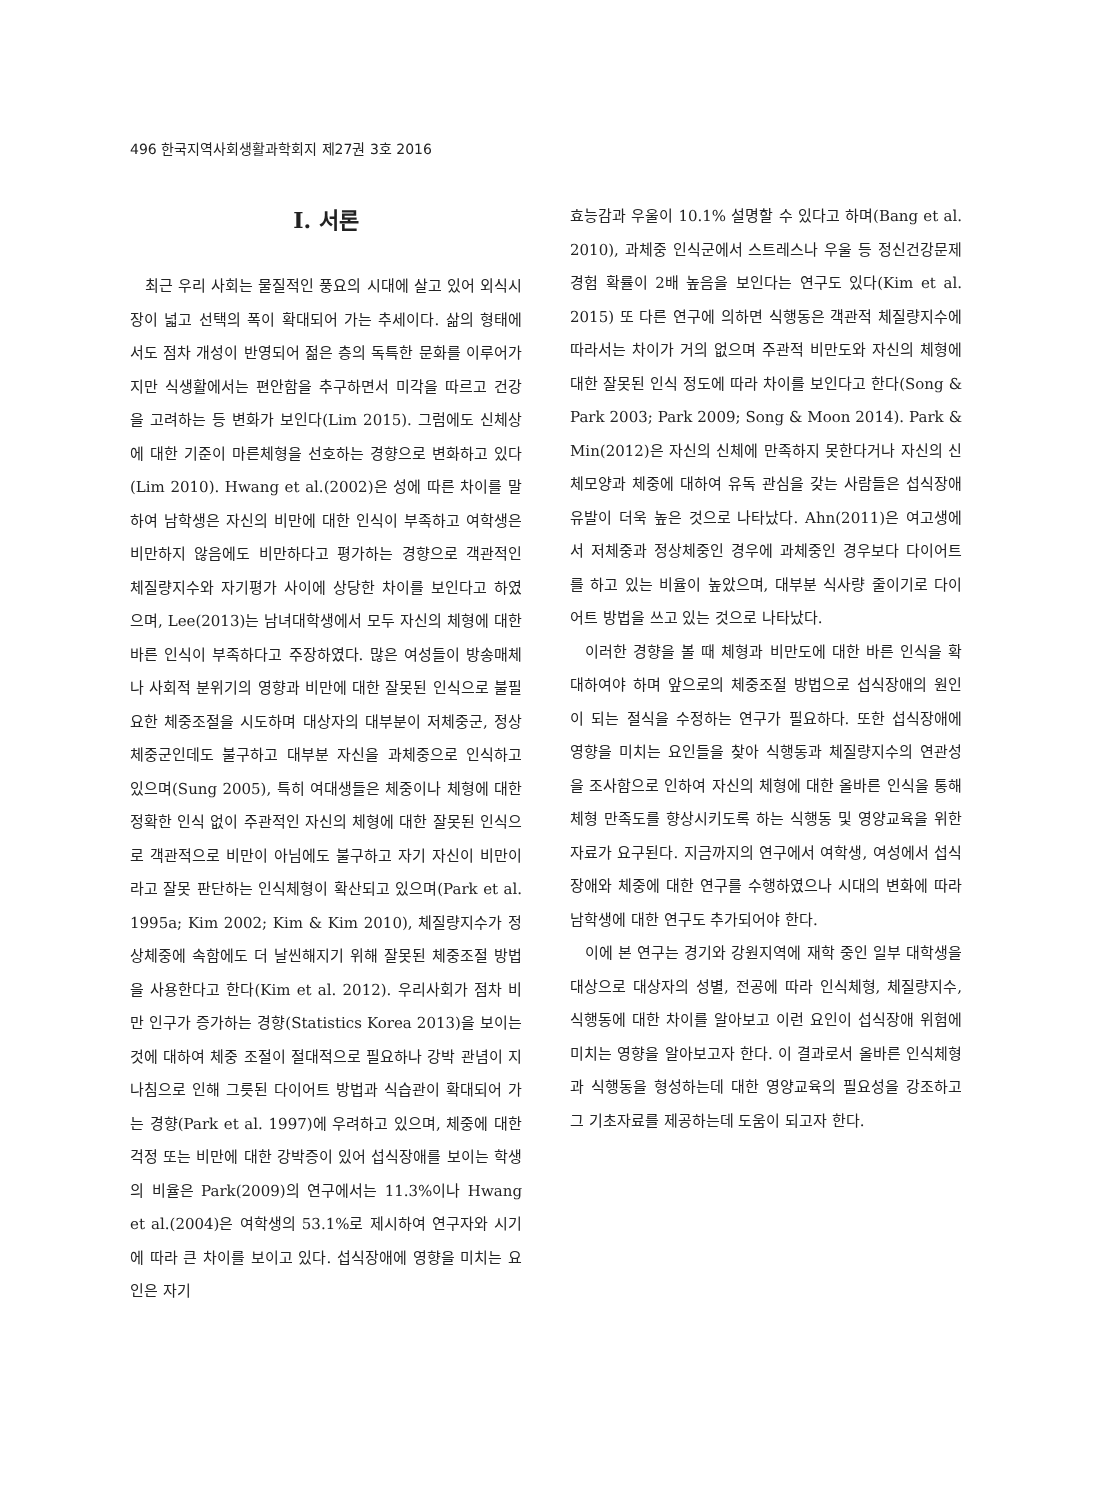496 한국지역사회생활과학회지 제27권 3호 2016
I. 서론
최근 우리 사회는 물질적인 풍요의 시대에 살고 있어 외식시장이 넓고 선택의 폭이 확대되어 가는 추세이다. 삶의 형태에서도 점차 개성이 반영되어 젊은 층의 독특한 문화를 이루어가지만 식생활에서는 편안함을 추구하면서 미각을 따르고 건강을 고려하는 등 변화가 보인다(Lim 2015). 그럼에도 신체상에 대한 기준이 마른체형을 선호하는 경향으로 변화하고 있다(Lim 2010). Hwang et al.(2002)은 성에 따른 차이를 말하여 남학생은 자신의 비만에 대한 인식이 부족하고 여학생은 비만하지 않음에도 비만하다고 평가하는 경향으로 객관적인 체질량지수와 자기평가 사이에 상당한 차이를 보인다고 하였으며, Lee(2013)는 남녀대학생에서 모두 자신의 체형에 대한 바른 인식이 부족하다고 주장하였다. 많은 여성들이 방송매체나 사회적 분위기의 영향과 비만에 대한 잘못된 인식으로 불필요한 체중조절을 시도하며 대상자의 대부분이 저체중군, 정상 체중군인데도 불구하고 대부분 자신을 과체중으로 인식하고 있으며(Sung 2005), 특히 여대생들은 체중이나 체형에 대한 정확한 인식 없이 주관적인 자신의 체형에 대한 잘못된 인식으로 객관적으로 비만이 아님에도 불구하고 자기 자신이 비만이라고 잘못 판단하는 인식체형이 확산되고 있으며(Park et al. 1995a; Kim 2002; Kim & Kim 2010), 체질량지수가 정상체중에 속함에도 더 날씬해지기 위해 잘못된 체중조절 방법을 사용한다고 한다(Kim et al. 2012). 우리사회가 점차 비만 인구가 증가하는 경향(Statistics Korea 2013)을 보이는 것에 대하여 체중 조절이 절대적으로 필요하나 강박 관념이 지나침으로 인해 그릇된 다이어트 방법과 식습관이 확대되어 가는 경향(Park et al. 1997)에 우려하고 있으며, 체중에 대한 걱정 또는 비만에 대한 강박증이 있어 섭식장애를 보이는 학생의 비율은 Park(2009)의 연구에서는 11.3%이나 Hwang et al.(2004)은 여학생의 53.1%로 제시하여 연구자와 시기에 따라 큰 차이를 보이고 있다. 섭식장애에 영향을 미치는 요인은 자기
효능감과 우울이 10.1% 설명할 수 있다고 하며(Bang et al. 2010), 과체중 인식군에서 스트레스나 우울 등 정신건강문제 경험 확률이 2배 높음을 보인다는 연구도 있다(Kim et al. 2015) 또 다른 연구에 의하면 식행동은 객관적 체질량지수에 따라서는 차이가 거의 없으며 주관적 비만도와 자신의 체형에 대한 잘못된 인식 정도에 따라 차이를 보인다고 한다(Song & Park 2003; Park 2009; Song & Moon 2014). Park & Min(2012)은 자신의 신체에 만족하지 못한다거나 자신의 신체모양과 체중에 대하여 유독 관심을 갖는 사람들은 섭식장애 유발이 더욱 높은 것으로 나타났다. Ahn(2011)은 여고생에서 저체중과 정상체중인 경우에 과체중인 경우보다 다이어트를 하고 있는 비율이 높았으며, 대부분 식사량 줄이기로 다이어트 방법을 쓰고 있는 것으로 나타났다.
이러한 경향을 볼 때 체형과 비만도에 대한 바른 인식을 확대하여야 하며 앞으로의 체중조절 방법으로 섭식장애의 원인이 되는 절식을 수정하는 연구가 필요하다. 또한 섭식장애에 영향을 미치는 요인들을 찾아 식행동과 체질량지수의 연관성을 조사함으로 인하여 자신의 체형에 대한 올바른 인식을 통해 체형 만족도를 향상시키도록 하는 식행동 및 영양교육을 위한 자료가 요구된다. 지금까지의 연구에서 여학생, 여성에서 섭식장애와 체중에 대한 연구를 수행하였으나 시대의 변화에 따라 남학생에 대한 연구도 추가되어야 한다.
이에 본 연구는 경기와 강원지역에 재학 중인 일부 대학생을 대상으로 대상자의 성별, 전공에 따라 인식체형, 체질량지수, 식행동에 대한 차이를 알아보고 이런 요인이 섭식장애 위험에 미치는 영향을 알아보고자 한다. 이 결과로서 올바른 인식체형과 식행동을 형성하는데 대한 영양교육의 필요성을 강조하고 그 기초자료를 제공하는데 도움이 되고자 한다.